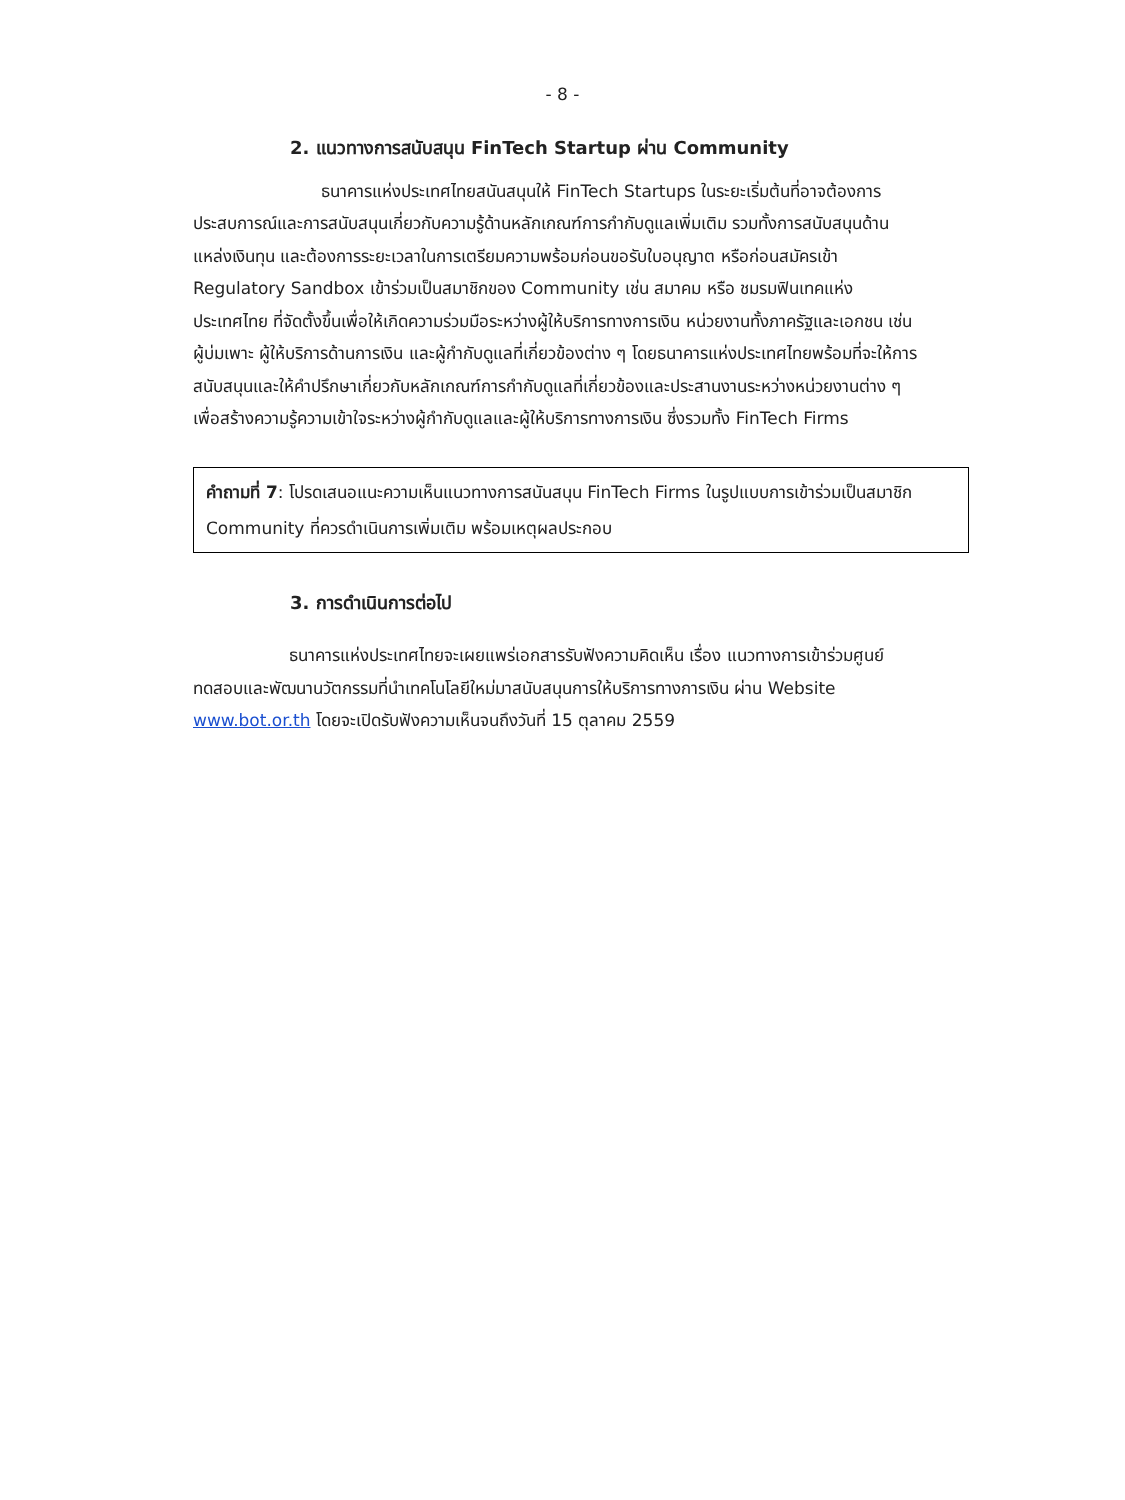- 8 -
2. แนวทางการสนับสนุน FinTech Startup ผ่าน Community
ธนาคารแห่งประเทศไทยสนันสนุนให้ FinTech Startups ในระยะเริ่มต้นที่อาจต้องการประสบการณ์และการสนับสนุนเกี่ยวกับความรู้ด้านหลักเกณฑ์การกำกับดูแลเพิ่มเติม รวมทั้งการสนับสนุนด้านแหล่งเงินทุน และต้องการระยะเวลาในการเตรียมความพร้อมก่อนขอรับใบอนุญาต หรือก่อนสมัครเข้า Regulatory Sandbox เข้าร่วมเป็นสมาชิกของ Community เช่น สมาคม หรือ ชมรมฟินเทคแห่งประเทศไทย ที่จัดตั้งขึ้นเพื่อให้เกิดความร่วมมือระหว่างผู้ให้บริการทางการเงิน หน่วยงานทั้งภาครัฐและเอกชน เช่น ผู้บ่มเพาะ ผู้ให้บริการด้านการเงิน และผู้กำกับดูแลที่เกี่ยวข้องต่าง ๆ โดยธนาคารแห่งประเทศไทยพร้อมที่จะให้การสนับสนุนและให้คำปรึกษาเกี่ยวกับหลักเกณฑ์การกำกับดูแลที่เกี่ยวข้องและประสานงานระหว่างหน่วยงานต่าง ๆ เพื่อสร้างความรู้ความเข้าใจระหว่างผู้กำกับดูแลและผู้ให้บริการทางการเงิน ซึ่งรวมทั้ง FinTech Firms
คำถามที่ 7: โปรดเสนอแนะความเห็นแนวทางการสนันสนุน FinTech Firms ในรูปแบบการเข้าร่วมเป็นสมาชิก Community ที่ควรดำเนินการเพิ่มเติม พร้อมเหตุผลประกอบ
3. การดำเนินการต่อไป
ธนาคารแห่งประเทศไทยจะเผยแพร่เอกสารรับฟังความคิดเห็น เรื่อง แนวทางการเข้าร่วมศูนย์ทดสอบและพัฒนานวัตกรรมที่นำเทคโนโลยีใหม่มาสนับสนุนการให้บริการทางการเงิน ผ่าน Website www.bot.or.th โดยจะเปิดรับฟังความเห็นจนถึงวันที่ 15 ตุลาคม 2559